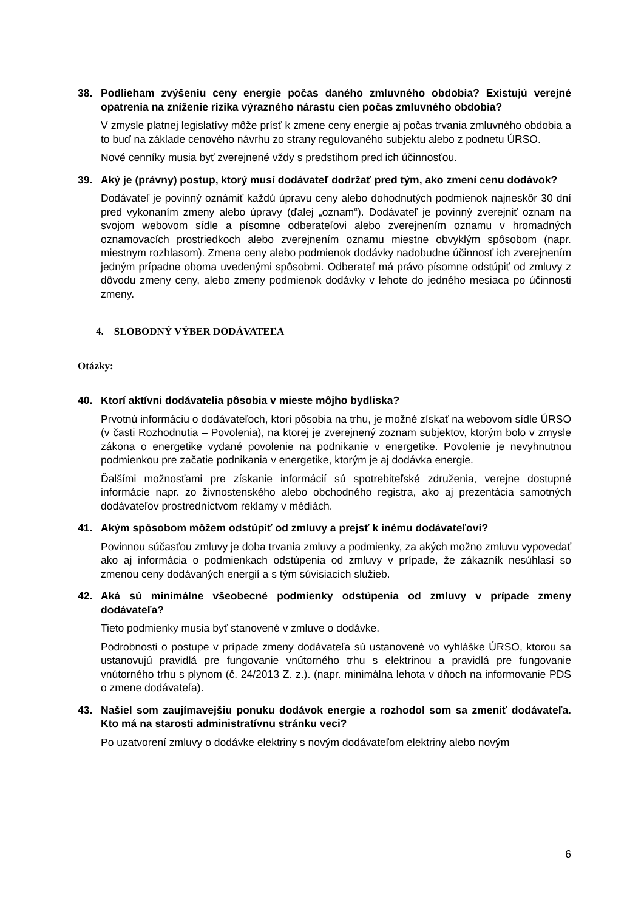38. Podlieham zvýšeniu ceny energie počas daného zmluvného obdobia? Existujú verejné opatrenia na zníženie rizika výrazného nárastu cien počas zmluvného obdobia?
V zmysle platnej legislatívy môže prísť k zmene ceny energie aj počas trvania zmluvného obdobia a to buď na základe cenového návrhu zo strany regulovaného subjektu alebo z podnetu ÚRSO.
Nové cenníky musia byť zverejnené vždy s predstihom pred ich účinnosťou.
39. Aký je (právny) postup, ktorý musí dodávateľ dodržať pred tým, ako zmení cenu dodávok?
Dodávateľ je povinný oznámiť každú úpravu ceny alebo dohodnutých podmienok najneskôr 30 dní pred vykonaním zmeny alebo úpravy (ďalej „oznam“). Dodávateľ je povinný zverejniť oznam na svojom webovom sídle a písomne odberateľovi alebo zverejnením oznamu v hromadných oznamovacích prostriedkoch alebo zverejnením oznamu miestne obvyklým spôsobom (napr. miestnym rozhlasom). Zmena ceny alebo podmienok dodávky nadobudne účinnosť ich zverejnením jedným prípadne oboma uvedenými spôsobmi. Odberateľ má právo písomne odstúpiť od zmluvy z dôvodu zmeny ceny, alebo zmeny podmienok dodávky v lehote do jedného mesiaca po účinnosti zmeny.
4. SLOBODNÝ VÝBER DODÁVATEĽA
Otázky:
40. Ktorí aktívni dodávatelia pôsobia v mieste môjho bydliska?
Prvotnú informáciu o dodávateľoch, ktorí pôsobia na trhu, je možné získať na webovom sídle ÚRSO (v časti Rozhodnutia – Povolenia), na ktorej je zverejnený zoznam subjektov, ktorým bolo v zmysle zákona o energetike vydané povolenie na podnikanie v energetike. Povolenie je nevyhnutnou podmienkou pre začatie podnikania v energetike, ktorým je aj dodávka energie.
Ďalšími možnosťami pre získanie informácií sú spotrebiteľské združenia, verejne dostupné informácie napr. zo živnostenského alebo obchodného registra, ako aj prezentácia samotných dodávateľov prostredníctvom reklamy v médiách.
41. Akým spôsobom môžem odstúpiť od zmluvy a prejsť k inému dodávateľovi?
Povinnou súčasťou zmluvy je doba trvania zmluvy a podmienky, za akých možno zmluvu vypovedať ako aj informácia o podmienkach odstúpenia od zmluvy v prípade, že zákazník nesúhlasí so zmenou ceny dodávaných energií a s tým súvisiacich služieb.
42. Aká sú minimálne všeobecné podmienky odstúpenia od zmluvy v prípade zmeny dodávateľa?
Tieto podmienky musia byť stanovené v zmluve o dodávke.
Podrobnosti o postupe v prípade zmeny dodávateľa sú ustanovené vo vyhláške ÚRSO, ktorou sa ustanovujú pravidlá pre fungovanie vnútorného trhu s elektrinou a pravidlá pre fungovanie vnútorného trhu s plynom (č. 24/2013 Z. z.). (napr. minimálna lehota v dňoch na informovanie PDS o zmene dodávateľa).
43. Našiel som zaujímavejšiu ponuku dodávok energie a rozhodol som sa zmeniť dodávateľa. Kto má na starosti administratívnu stránku veci?
Po uzatvorení zmluvy o dodávke elektriny s novým dodávateľom elektriny alebo novým
6